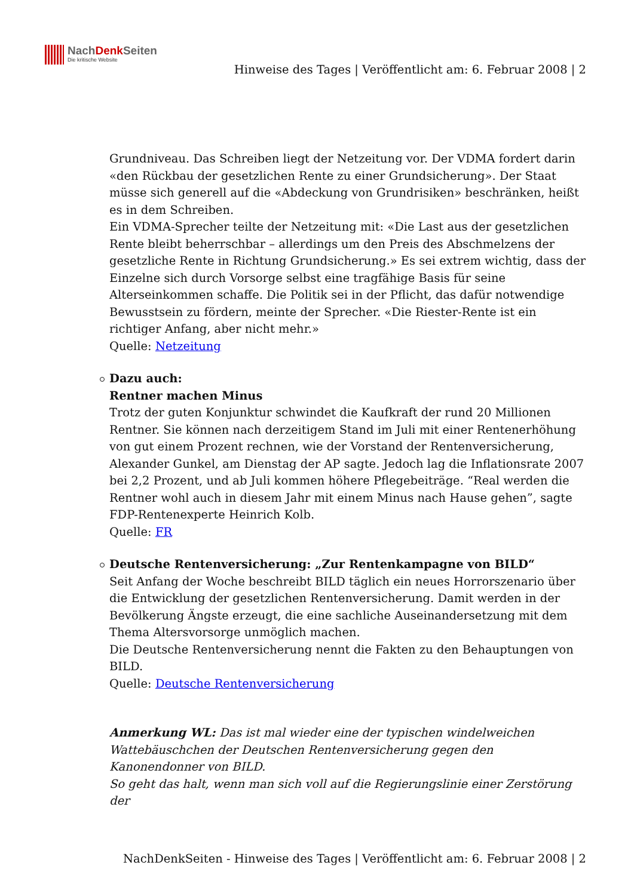NachDenk Seiten
Die kritische Website
Hinweise des Tages | Veröffentlicht am: 6. Februar 2008 | 2
Grundniveau. Das Schreiben liegt der Netzeitung vor. Der VDMA fordert darin «den Rückbau der gesetzlichen Rente zu einer Grundsicherung». Der Staat müsse sich generell auf die «Abdeckung von Grundrisiken» beschränken, heißt es in dem Schreiben.
Ein VDMA-Sprecher teilte der Netzeitung mit: «Die Last aus der gesetzlichen Rente bleibt beherrschbar – allerdings um den Preis des Abschmelzens der gesetzliche Rente in Richtung Grundsicherung.» Es sei extrem wichtig, dass der Einzelne sich durch Vorsorge selbst eine tragfähige Basis für seine Alterseinkommen schaffe. Die Politik sei in der Pflicht, das dafür notwendige Bewusstsein zu fördern, meinte der Sprecher. «Die Riester-Rente ist ein richtiger Anfang, aber nicht mehr.»
Quelle: Netzeitung
Dazu auch:
Rentner machen Minus
Trotz der guten Konjunktur schwindet die Kaufkraft der rund 20 Millionen Rentner. Sie können nach derzeitigem Stand im Juli mit einer Rentenerhöhung von gut einem Prozent rechnen, wie der Vorstand der Rentenversicherung, Alexander Gunkel, am Dienstag der AP sagte. Jedoch lag die Inflationsrate 2007 bei 2,2 Prozent, und ab Juli kommen höhere Pflegebeiträge. “Real werden die Rentner wohl auch in diesem Jahr mit einem Minus nach Hause gehen”, sagte FDP-Rentenexperte Heinrich Kolb.
Quelle: FR
Deutsche Rentenversicherung: „Zur Rentenkampagne von BILD“
Seit Anfang der Woche beschreibt BILD täglich ein neues Horrorszenario über die Entwicklung der gesetzlichen Rentenversicherung. Damit werden in der Bevölkerung Ängste erzeugt, die eine sachliche Auseinandersetzung mit dem Thema Altersvorsorge unmöglich machen.
Die Deutsche Rentenversicherung nennt die Fakten zu den Behauptungen von BILD.
Quelle: Deutsche Rentenversicherung
Anmerkung WL: Das ist mal wieder eine der typischen windelweichen Wattebäuschchen der Deutschen Rentenversicherung gegen den Kanonendonner von BILD.
So geht das halt, wenn man sich voll auf die Regierungslinie einer Zerstörung der
NachDenkSeiten - Hinweise des Tages | Veröffentlicht am: 6. Februar 2008 | 2